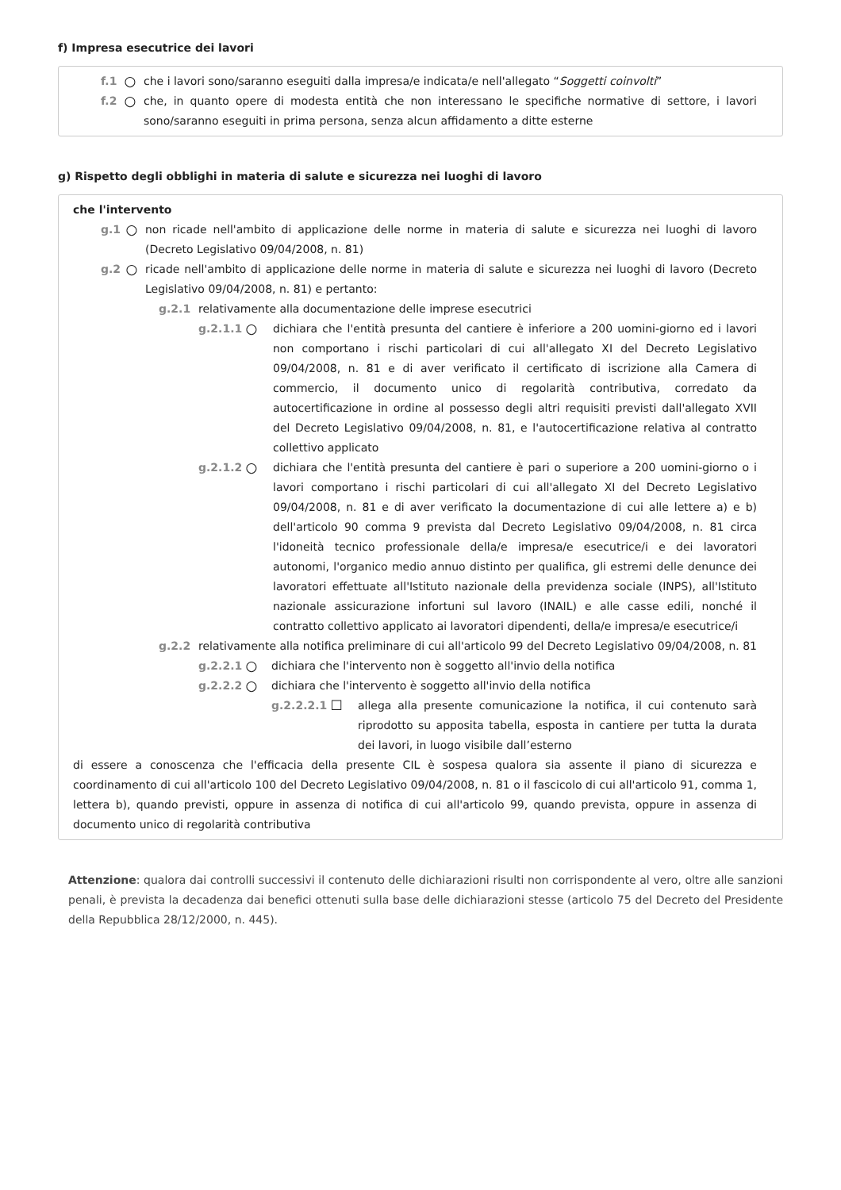f) Impresa esecutrice dei lavori
f.1 ○ che i lavori sono/saranno eseguiti dalla impresa/e indicata/e nell'allegato “Soggetti coinvolti”
f.2 ○ che, in quanto opere di modesta entità che non interessano le specifiche normative di settore, i lavori sono/saranno eseguiti in prima persona, senza alcun affidamento a ditte esterne
g) Rispetto degli obblighi in materia di salute e sicurezza nei luoghi di lavoro
che l'intervento
g.1 ○ non ricade nell'ambito di applicazione delle norme in materia di salute e sicurezza nei luoghi di lavoro (Decreto Legislativo 09/04/2008, n. 81)
g.2 ○ ricade nell'ambito di applicazione delle norme in materia di salute e sicurezza nei luoghi di lavoro (Decreto Legislativo 09/04/2008, n. 81) e pertanto:
g.2.1 relativamente alla documentazione delle imprese esecutrici
g.2.1.1 ○ dichiara che l'entità presunta del cantiere è inferiore a 200 uomini-giorno ed i lavori non comportano i rischi particolari di cui all'allegato XI del Decreto Legislativo 09/04/2008, n. 81 e di aver verificato il certificato di iscrizione alla Camera di commercio, il documento unico di regolarità contributiva, corredato da autocertificazione in ordine al possesso degli altri requisiti previsti dall'allegato XVII del Decreto Legislativo 09/04/2008, n. 81, e l'autocertificazione relativa al contratto collettivo applicato
g.2.1.2 ○ dichiara che l'entità presunta del cantiere è pari o superiore a 200 uomini-giorno o i lavori comportano i rischi particolari di cui all'allegato XI del Decreto Legislativo 09/04/2008, n. 81 e di aver verificato la documentazione di cui alle lettere a) e b) dell'articolo 90 comma 9 prevista dal Decreto Legislativo 09/04/2008, n. 81 circa l'idoneità tecnico professionale della/e impresa/e esecutrice/i e dei lavoratori autonomi, l'organico medio annuo distinto per qualifica, gli estremi delle denunce dei lavoratori effettuate all'Istituto nazionale della previdenza sociale (INPS), all'Istituto nazionale assicurazione infortuni sul lavoro (INAIL) e alle casse edili, nonché il contratto collettivo applicato ai lavoratori dipendenti, della/e impresa/e esecutrice/i
g.2.2 relativamente alla notifica preliminare di cui all'articolo 99 del Decreto Legislativo 09/04/2008, n. 81
g.2.2.1 ○ dichiara che l'intervento non è soggetto all'invio della notifica
g.2.2.2 ○ dichiara che l'intervento è soggetto all'invio della notifica
g.2.2.2.1 ☐ allega alla presente comunicazione la notifica, il cui contenuto sarà riprodotto su apposita tabella, esposta in cantiere per tutta la durata dei lavori, in luogo visibile dall’esterno
di essere a conoscenza che l'efficacia della presente CIL è sospesa qualora sia assente il piano di sicurezza e coordinamento di cui all'articolo 100 del Decreto Legislativo 09/04/2008, n. 81 o il fascicolo di cui all'articolo 91, comma 1, lettera b), quando previsti, oppure in assenza di notifica di cui all'articolo 99, quando prevista, oppure in assenza di documento unico di regolarità contributiva
Attenzione: qualora dai controlli successivi il contenuto delle dichiarazioni risulti non corrispondente al vero, oltre alle sanzioni penali, è prevista la decadenza dai benefici ottenuti sulla base delle dichiarazioni stesse (articolo 75 del Decreto del Presidente della Repubblica 28/12/2000, n. 445).